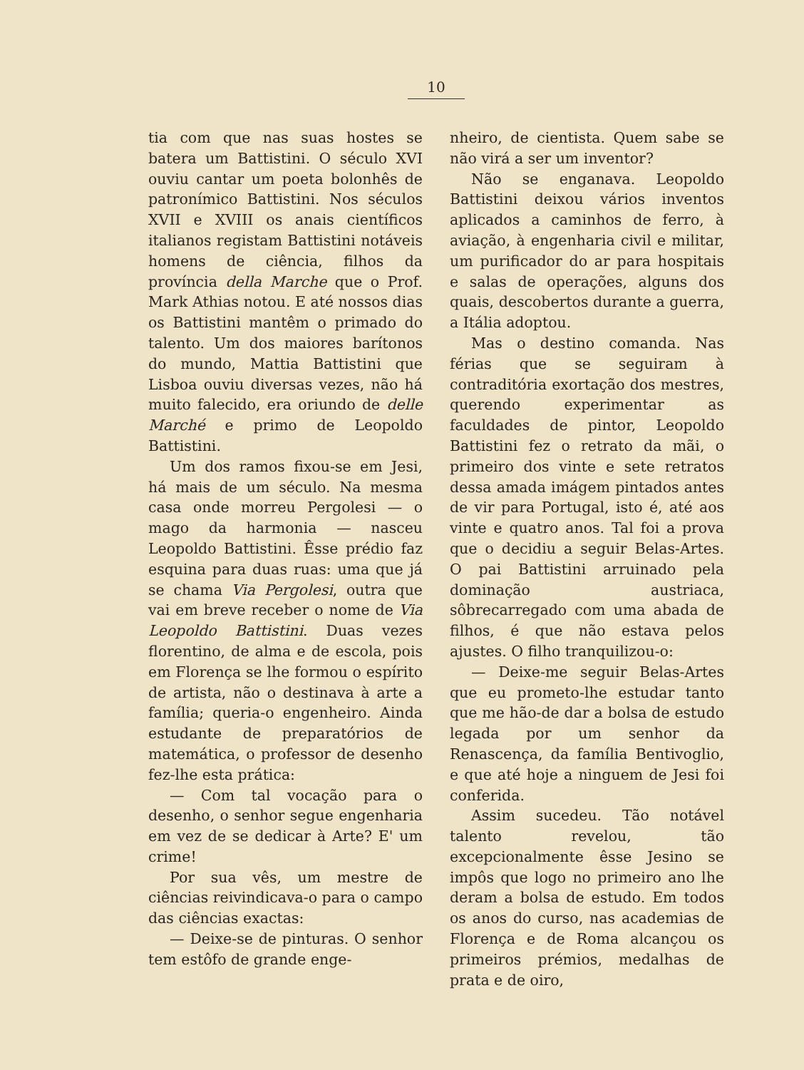10
tia com que nas suas hostes se batera um Battistini. O século XVI ouviu cantar um poeta bolonhês de patronímico Battistini. Nos séculos XVII e XVIII os anais científicos italianos registam Battistini notáveis homens de ciência, filhos da província della Marche que o Prof. Mark Athias notou. E até nossos dias os Battistini mantêm o primado do talento. Um dos maiores barítonos do mundo, Mattia Battistini que Lisboa ouviu diversas vezes, não há muito falecido, era oriundo de delle Marché e primo de Leopoldo Battistini.
Um dos ramos fixou-se em Jesi, há mais de um século. Na mesma casa onde morreu Pergolesi — o mago da harmonia — nasceu Leopoldo Battistini. Êsse prédio faz esquina para duas ruas: uma que já se chama Via Pergolesi, outra que vai em breve receber o nome de Via Leopoldo Battistini. Duas vezes florentino, de alma e de escola, pois em Florença se lhe formou o espírito de artista, não o destinava à arte a família; queria-o engenheiro. Ainda estudante de preparatórios de matemática, o professor de desenho fez-lhe esta prática:
— Com tal vocação para o desenho, o senhor segue engenharia em vez de se dedicar à Arte? E' um crime!
Por sua vês, um mestre de ciências reivindicava-o para o campo das ciências exactas:
— Deixe-se de pinturas. O senhor tem estôfo de grande enge-
nheiro, de cientista. Quem sabe se não virá a ser um inventor?
Não se enganava. Leopoldo Battistini deixou vários inventos aplicados a caminhos de ferro, à aviação, à engenharia civil e militar, um purificador do ar para hospitais e salas de operações, alguns dos quais, descobertos durante a guerra, a Itália adoptou.
Mas o destino comanda. Nas férias que se seguiram à contraditória exortação dos mestres, querendo experimentar as faculdades de pintor, Leopoldo Battistini fez o retrato da mãi, o primeiro dos vinte e sete retratos dessa amada imágem pintados antes de vir para Portugal, isto é, até aos vinte e quatro anos. Tal foi a prova que o decidiu a seguir Belas-Artes. O pai Battistini arruinado pela dominação austriaca, sôbrecarregado com uma abada de filhos, é que não estava pelos ajustes. O filho tranquilizou-o:
— Deixe-me seguir Belas-Artes que eu prometo-lhe estudar tanto que me hão-de dar a bolsa de estudo legada por um senhor da Renascença, da família Bentivoglio, e que até hoje a ninguem de Jesi foi conferida.
Assim sucedeu. Tão notável talento revelou, tão excepcionalmente êsse Jesino se impôs que logo no primeiro ano lhe deram a bolsa de estudo. Em todos os anos do curso, nas academias de Florença e de Roma alcançou os primeiros prémios, medalhas de prata e de oiro,